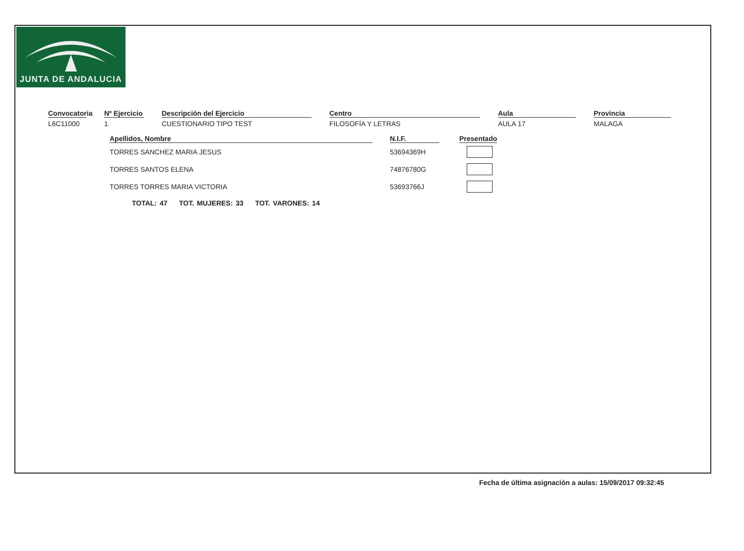JUNTA DE ANDALUCIA
Convocatoria
L6C11000
Nº Ejercicio
1
Descripción del Ejercicio
CUESTIONARIO TIPO TEST
Centro
FILOSOFÍA Y LETRAS
Aula
AULA 17
Provincia
MALAGA
| Apellidos, Nombre | | N.I.F. | | Presentado |
| --- | --- | --- | --- | --- |
| TORRES SANCHEZ MARIA JESUS | | 53694369H | | |
| TORRES SANTOS ELENA | | 74876780G | | |
| TORRES TORRES MARIA VICTORIA | | 53693766J | | |
TOTAL: 47 TOT. MUJERES: 33 TOT. VARONES: 14
Fecha de última asignación a aulas: 15/09/2017 09:32:45